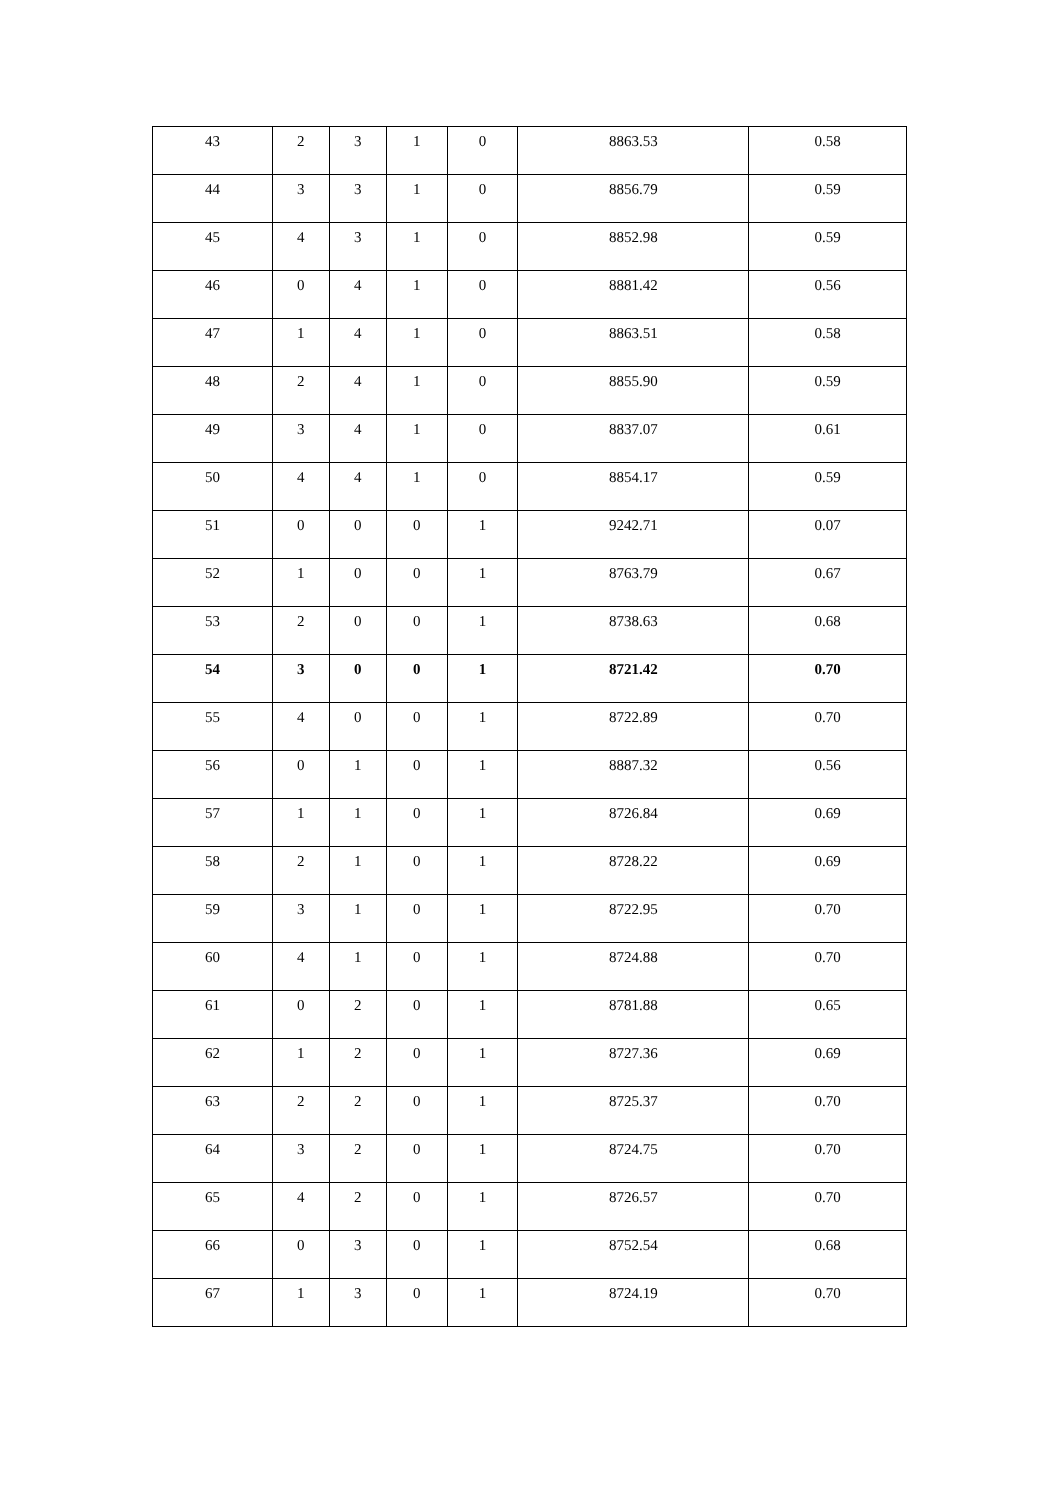| 43 | 2 | 3 | 1 | 0 | 8863.53 | 0.58 |
| 44 | 3 | 3 | 1 | 0 | 8856.79 | 0.59 |
| 45 | 4 | 3 | 1 | 0 | 8852.98 | 0.59 |
| 46 | 0 | 4 | 1 | 0 | 8881.42 | 0.56 |
| 47 | 1 | 4 | 1 | 0 | 8863.51 | 0.58 |
| 48 | 2 | 4 | 1 | 0 | 8855.90 | 0.59 |
| 49 | 3 | 4 | 1 | 0 | 8837.07 | 0.61 |
| 50 | 4 | 4 | 1 | 0 | 8854.17 | 0.59 |
| 51 | 0 | 0 | 0 | 1 | 9242.71 | 0.07 |
| 52 | 1 | 0 | 0 | 1 | 8763.79 | 0.67 |
| 53 | 2 | 0 | 0 | 1 | 8738.63 | 0.68 |
| 54 | 3 | 0 | 0 | 1 | 8721.42 | 0.70 |
| 55 | 4 | 0 | 0 | 1 | 8722.89 | 0.70 |
| 56 | 0 | 1 | 0 | 1 | 8887.32 | 0.56 |
| 57 | 1 | 1 | 0 | 1 | 8726.84 | 0.69 |
| 58 | 2 | 1 | 0 | 1 | 8728.22 | 0.69 |
| 59 | 3 | 1 | 0 | 1 | 8722.95 | 0.70 |
| 60 | 4 | 1 | 0 | 1 | 8724.88 | 0.70 |
| 61 | 0 | 2 | 0 | 1 | 8781.88 | 0.65 |
| 62 | 1 | 2 | 0 | 1 | 8727.36 | 0.69 |
| 63 | 2 | 2 | 0 | 1 | 8725.37 | 0.70 |
| 64 | 3 | 2 | 0 | 1 | 8724.75 | 0.70 |
| 65 | 4 | 2 | 0 | 1 | 8726.57 | 0.70 |
| 66 | 0 | 3 | 0 | 1 | 8752.54 | 0.68 |
| 67 | 1 | 3 | 0 | 1 | 8724.19 | 0.70 |